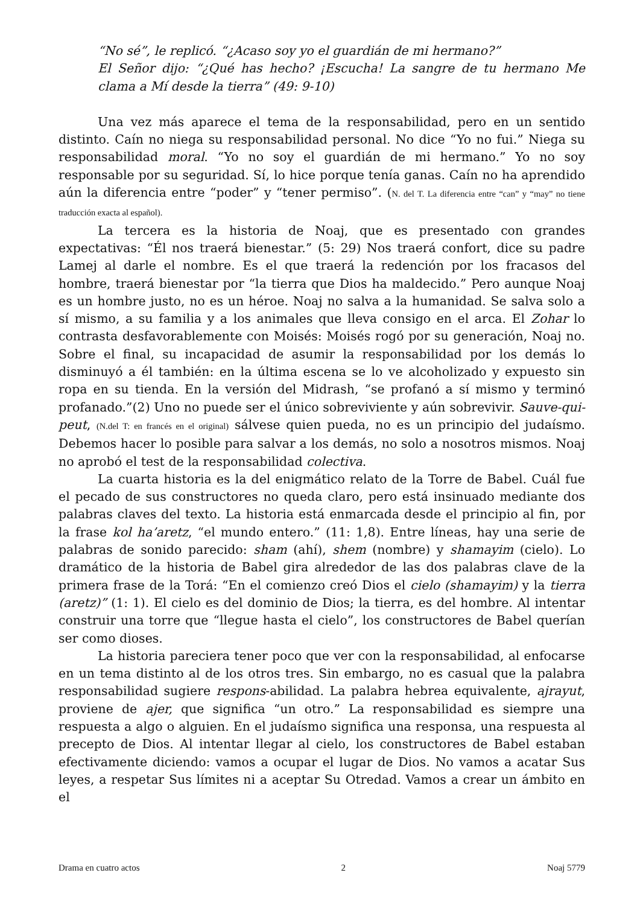“No sé”, le replicó. “¿Acaso soy yo el guardián de mi hermano?”
El Señor dijo: “¿Qué has hecho? ¡Escucha! La sangre de tu hermano Me clama a Mí desde la tierra” (49: 9-10)
Una vez más aparece el tema de la responsabilidad, pero en un sentido distinto. Caín no niega su responsabilidad personal. No dice “Yo no fui.” Niega su responsabilidad moral. “Yo no soy el guardián de mi hermano.” Yo no soy responsable por su seguridad. Sí, lo hice porque tenía ganas. Caín no ha aprendido aún la diferencia entre “poder” y “tener permiso”. (N. del T. La diferencia entre “can” y “may” no tiene traducción exacta al español).
La tercera es la historia de Noaj, que es presentado con grandes expectativas: “Él nos traerá bienestar.” (5: 29) Nos traerá confort, dice su padre Lamej al darle el nombre. Es el que traerá la redención por los fracasos del hombre, traerá bienestar por “la tierra que Dios ha maldecido.” Pero aunque Noaj es un hombre justo, no es un héroe. Noaj no salva a la humanidad. Se salva solo a sí mismo, a su familia y a los animales que lleva consigo en el arca. El Zohar lo contrasta desfavorablemente con Moisés: Moisés rogó por su generación, Noaj no. Sobre el final, su incapacidad de asumir la responsabilidad por los demás lo disminuyó a él también: en la última escena se lo ve alcoholizado y expuesto sin ropa en su tienda. En la versión del Midrash, “se profanó a sí mismo y terminó profanado.”(2) Uno no puede ser el único sobreviviente y aún sobrevivir. Sauve-qui-peut, (N.del T: en francés en el original) sálvese quien pueda, no es un principio del judaísmo. Debemos hacer lo posible para salvar a los demás, no solo a nosotros mismos. Noaj no aprobó el test de la responsabilidad colectiva.
La cuarta historia es la del enigmático relato de la Torre de Babel. Cuál fue el pecado de sus constructores no queda claro, pero está insinuado mediante dos palabras claves del texto. La historia está enmarcada desde el principio al fin, por la frase kol ha’aretz, “el mundo entero.” (11: 1,8). Entre líneas, hay una serie de palabras de sonido parecido: sham (ahí), shem (nombre) y shamayim (cielo). Lo dramático de la historia de Babel gira alrededor de las dos palabras clave de la primera frase de la Torá: “En el comienzo creó Dios el cielo (shamayim) y la tierra (aretz)” (1: 1). El cielo es del dominio de Dios; la tierra, es del hombre. Al intentar construir una torre que “llegue hasta el cielo”, los constructores de Babel querían ser como dioses.
La historia pareciera tener poco que ver con la responsabilidad, al enfocarse en un tema distinto al de los otros tres. Sin embargo, no es casual que la palabra responsabilidad sugiere respons-abilidad. La palabra hebrea equivalente, ajrayut, proviene de ajer, que significa “un otro.” La responsabilidad es siempre una respuesta a algo o alguien. En el judaísmo significa una responsa, una respuesta al precepto de Dios. Al intentar llegar al cielo, los constructores de Babel estaban efectivamente diciendo: vamos a ocupar el lugar de Dios. No vamos a acatar Sus leyes, a respetar Sus límites ni a aceptar Su Otredad. Vamos a crear un ámbito en el
Drama en cuatro actos 2 Noaj 5779